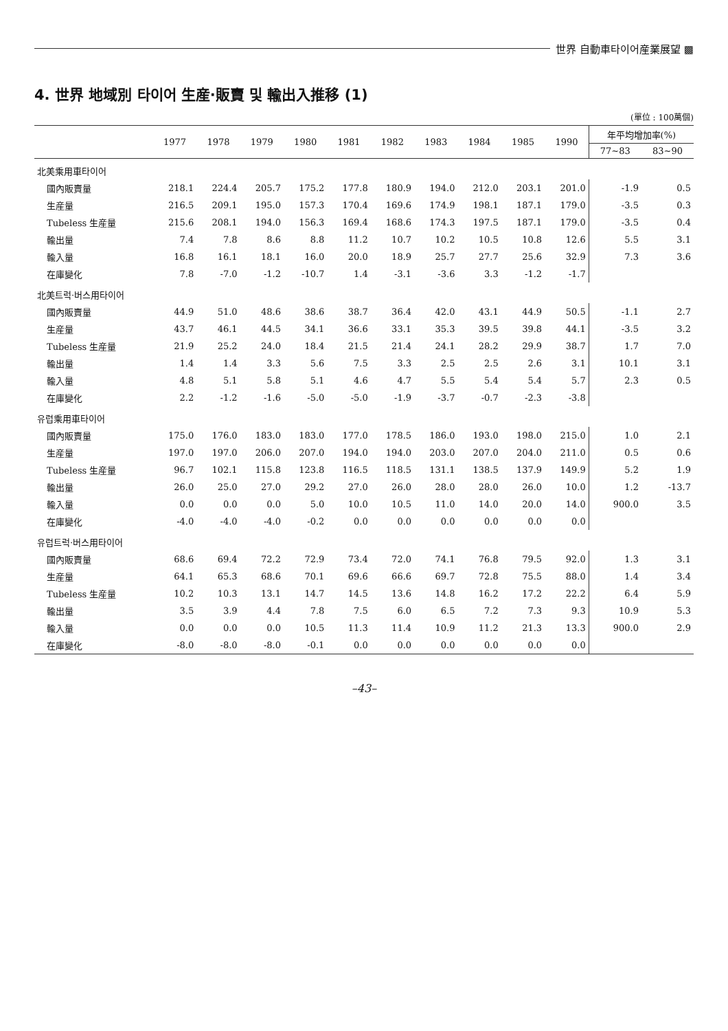世界 自動車타이어産業展望 ▩
4. 世界 地域別 타이어 生産·販賣 및 輸出入推移 (1)
(單位 : 100萬個)
| | 1977 | 1978 | 1979 | 1980 | 1981 | 1982 | 1983 | 1984 | 1985 | 1990 | 年平均增加率(%) | |
| --- | --- | --- | --- | --- | --- | --- | --- | --- | --- | --- | --- | --- |
| | | | | | | | | | | | 77~83 | 83~90 |
| 北美乘用車타이어 | | | | | | | | | | | | |
| 國內販賣量 | 218.1 | 224.4 | 205.7 | 175.2 | 177.8 | 180.9 | 194.0 | 212.0 | 203.1 | 201.0 | -1.9 | 0.5 |
| 生産量 | 216.5 | 209.1 | 195.0 | 157.3 | 170.4 | 169.6 | 174.9 | 198.1 | 187.1 | 179.0 | -3.5 | 0.3 |
| Tubeless 生産量 | 215.6 | 208.1 | 194.0 | 156.3 | 169.4 | 168.6 | 174.3 | 197.5 | 187.1 | 179.0 | -3.5 | 0.4 |
| 輸出量 | 7.4 | 7.8 | 8.6 | 8.8 | 11.2 | 10.7 | 10.2 | 10.5 | 10.8 | 12.6 | 5.5 | 3.1 |
| 輸入量 | 16.8 | 16.1 | 18.1 | 16.0 | 20.0 | 18.9 | 25.7 | 27.7 | 25.6 | 32.9 | 7.3 | 3.6 |
| 在庫變化 | 7.8 | -7.0 | -1.2 | -10.7 | 1.4 | -3.1 | -3.6 | 3.3 | -1.2 | -1.7 | | |
| 北美트럭·버스用타이어 | | | | | | | | | | | | |
| 國內販賣量 | 44.9 | 51.0 | 48.6 | 38.6 | 38.7 | 36.4 | 42.0 | 43.1 | 44.9 | 50.5 | -1.1 | 2.7 |
| 生産量 | 43.7 | 46.1 | 44.5 | 34.1 | 36.6 | 33.1 | 35.3 | 39.5 | 39.8 | 44.1 | -3.5 | 3.2 |
| Tubeless 生産量 | 21.9 | 25.2 | 24.0 | 18.4 | 21.5 | 21.4 | 24.1 | 28.2 | 29.9 | 38.7 | 1.7 | 7.0 |
| 輸出量 | 1.4 | 1.4 | 3.3 | 5.6 | 7.5 | 3.3 | 2.5 | 2.5 | 2.6 | 3.1 | 10.1 | 3.1 |
| 輸入量 | 4.8 | 5.1 | 5.8 | 5.1 | 4.6 | 4.7 | 5.5 | 5.4 | 5.4 | 5.7 | 2.3 | 0.5 |
| 在庫變化 | 2.2 | -1.2 | -1.6 | -5.0 | -5.0 | -1.9 | -3.7 | -0.7 | -2.3 | -3.8 | | |
| 유럽乘用車타이어 | | | | | | | | | | | | |
| 國內販賣量 | 175.0 | 176.0 | 183.0 | 183.0 | 177.0 | 178.5 | 186.0 | 193.0 | 198.0 | 215.0 | 1.0 | 2.1 |
| 生産量 | 197.0 | 197.0 | 206.0 | 207.0 | 194.0 | 194.0 | 203.0 | 207.0 | 204.0 | 211.0 | 0.5 | 0.6 |
| Tubeless 生産量 | 96.7 | 102.1 | 115.8 | 123.8 | 116.5 | 118.5 | 131.1 | 138.5 | 137.9 | 149.9 | 5.2 | 1.9 |
| 輸出量 | 26.0 | 25.0 | 27.0 | 29.2 | 27.0 | 26.0 | 28.0 | 28.0 | 26.0 | 10.0 | 1.2 | -13.7 |
| 輸入量 | 0.0 | 0.0 | 0.0 | 5.0 | 10.0 | 10.5 | 11.0 | 14.0 | 20.0 | 14.0 | 900.0 | 3.5 |
| 在庫變化 | -4.0 | -4.0 | -4.0 | -0.2 | 0.0 | 0.0 | 0.0 | 0.0 | 0.0 | 0.0 | | |
| 유럽트럭·버스用타이어 | | | | | | | | | | | | |
| 國內販賣量 | 68.6 | 69.4 | 72.2 | 72.9 | 73.4 | 72.0 | 74.1 | 76.8 | 79.5 | 92.0 | 1.3 | 3.1 |
| 生産量 | 64.1 | 65.3 | 68.6 | 70.1 | 69.6 | 66.6 | 69.7 | 72.8 | 75.5 | 88.0 | 1.4 | 3.4 |
| Tubeless 生産量 | 10.2 | 10.3 | 13.1 | 14.7 | 14.5 | 13.6 | 14.8 | 16.2 | 17.2 | 22.2 | 6.4 | 5.9 |
| 輸出量 | 3.5 | 3.9 | 4.4 | 7.8 | 7.5 | 6.0 | 6.5 | 7.2 | 7.3 | 9.3 | 10.9 | 5.3 |
| 輸入量 | 0.0 | 0.0 | 0.0 | 10.5 | 11.3 | 11.4 | 10.9 | 11.2 | 21.3 | 13.3 | 900.0 | 2.9 |
| 在庫變化 | -8.0 | -8.0 | -8.0 | -0.1 | 0.0 | 0.0 | 0.0 | 0.0 | 0.0 | 0.0 | | |
–43–